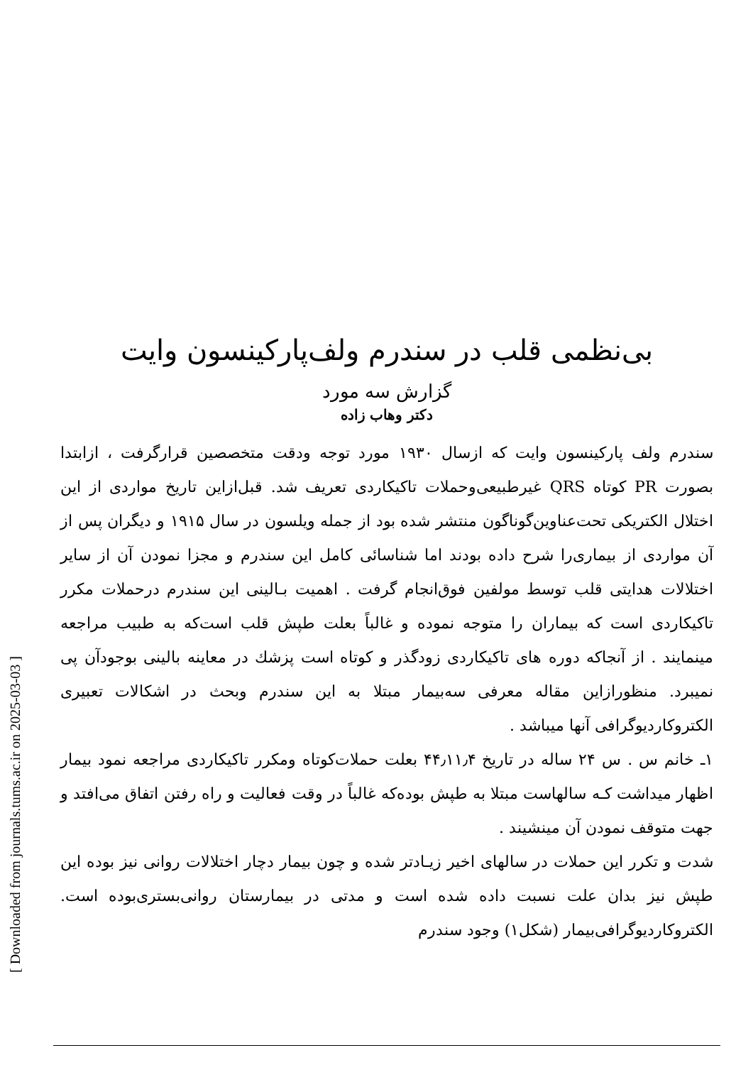بی‌نظمی قلب در سندرم ولف‌پارکینسون وایت
گزارش سه مورد
دکتر وهاب زاده
سندرم ولف پارکینسون وایت که ازسال ۱۹۳۰ مورد توجه ودقت متخصصین قرارگرفت ، ازابتدا بصورت PR کوتاه QRS غیرطبیعی‌وحملات تاکیکاردی تعریف شد. قبل‌ازاین تاریخ مواردی از این اختلال الکتریکی تحت‌عناوین‌گوناگون منتشر شده بود از جمله ویلسون در سال ۱۹۱۵ و دیگران پس از آن مواردی از بیماری‌را شرح داده بودند اما شناسائی کامل این سندرم و مجزا نمودن آن از سایر اختلالات هدایتی قلب توسط مولفین فوق‌انجام گرفت . اهمیت بـالینی این سندرم درحملات مکرر تاکیکاردی است که بیماران را متوجه نموده و غالباً بعلت طپش قلب است‌که به طبیب مراجعه مینمایند . از آنجاکه دوره های تاکیکاردی زودگذر و کوتاه است پزشك در معاینه بالینی بوجودآن پی نمیبرد. منظورازاین مقاله معرفی سه‌بیمار مبتلا به این سندرم وبحث در اشکالات تعبیری الکتروکاردیوگرافی آنها میباشد .
۱ـ خانم س . س ۲۴ ساله در تاریخ ۴۴٫۱۱٫۴ بعلت حملات‌کوتاه ومکرر تاکیکاردی مراجعه نمود بیمار اظهار میداشت کـه سالهاست مبتلا به طپش بوده‌که غالباً در وقت فعالیت و راه رفتن اتفاق می‌افتد و جهت متوقف نمودن آن مینشیند .
شدت و تکرر این حملات در سالهای اخیر زیـادتر شده و چون بیمار دچار اختلالات روانی نیز بوده این طپش نیز بدان علت نسبت داده شده است و مدتی در بیمارستان روانی‌بستری‌بوده است. الکتروکاردیوگرافی‌بیمار (شکل۱) وجود سندرم
[ Downloaded from journals.tums.ac.ir on 2025-03-03 ]